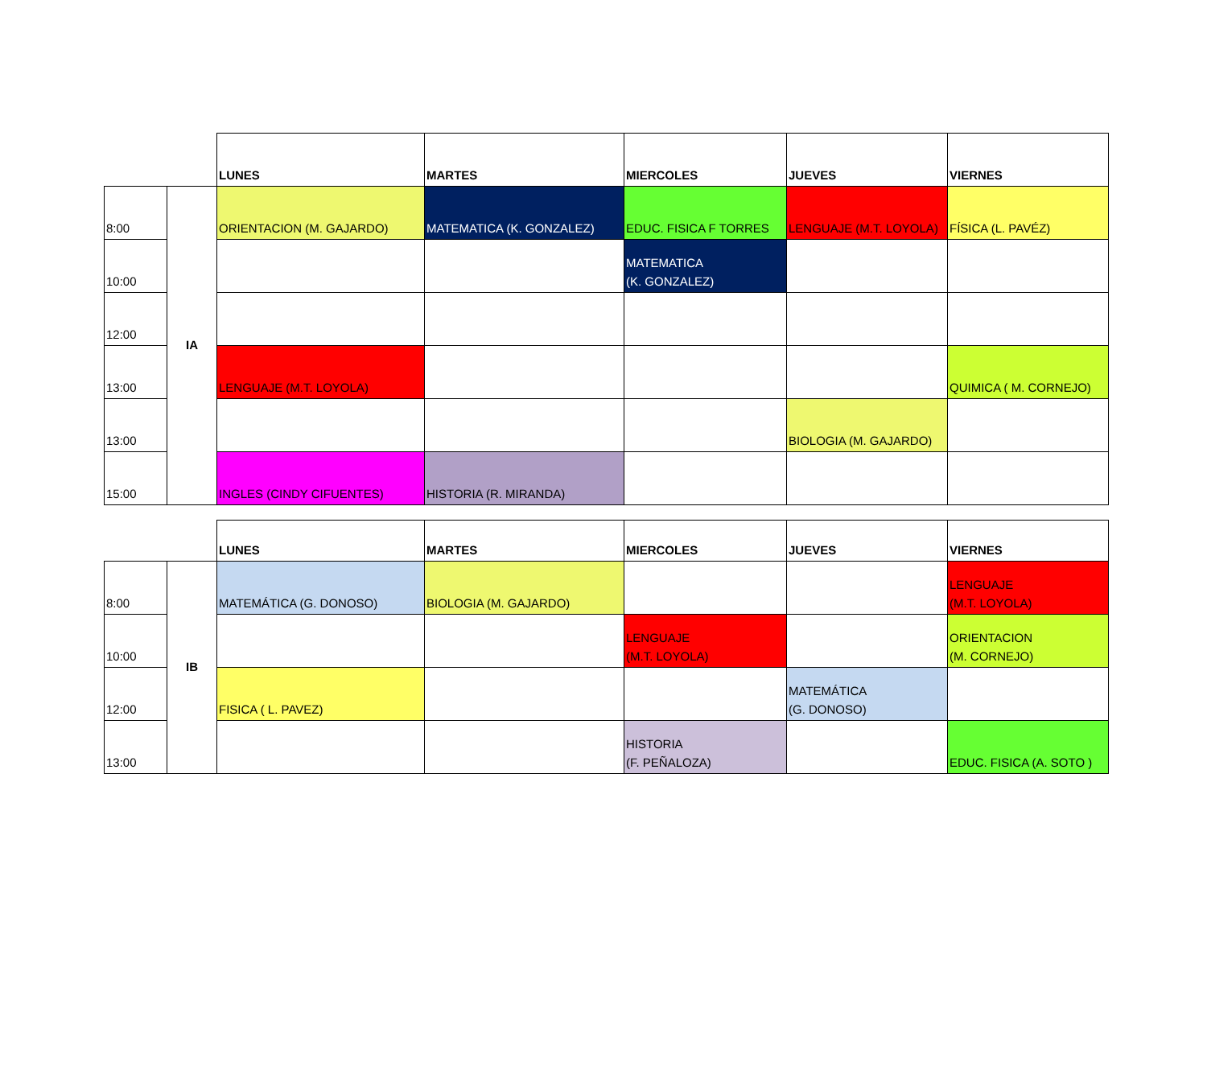| | | LUNES | MARTES | MIERCOLES | JUEVES | VIERNES |
| --- | --- | --- | --- | --- | --- | --- |
| 8:00 | IA | ORIENTACION (M. GAJARDO) | MATEMATICA (K. GONZALEZ) | EDUC. FISICA F TORRES | LENGUAJE (M.T. LOYOLA) | FÍSICA (L. PAVÉZ) |
| 10:00 | | | | MATEMATICA (K. GONZALEZ) | | |
| 12:00 | | | | | | |
| 13:00 | | LENGUAJE (M.T. LOYOLA) | | | | QUIMICA ( M. CORNEJO) |
| 13:00 | | | | | BIOLOGIA (M. GAJARDO) | |
| 15:00 | | INGLES (CINDY CIFUENTES) | HISTORIA (R. MIRANDA) | | | |
| | | LUNES | MARTES | MIERCOLES | JUEVES | VIERNES |
| --- | --- | --- | --- | --- | --- | --- |
| 8:00 | IB | MATEMÁTICA (G. DONOSO) | BIOLOGIA (M. GAJARDO) | | | LENGUAJE (M.T. LOYOLA) |
| 10:00 | | | | LENGUAJE (M.T. LOYOLA) | | ORIENTACION (M. CORNEJO) |
| 12:00 | | FISICA ( L. PAVEZ) | | | MATEMÁTICA (G. DONOSO) | |
| 13:00 | | | | HISTORIA (F. PEÑALOZA) | | EDUC. FISICA (A. SOTO ) |